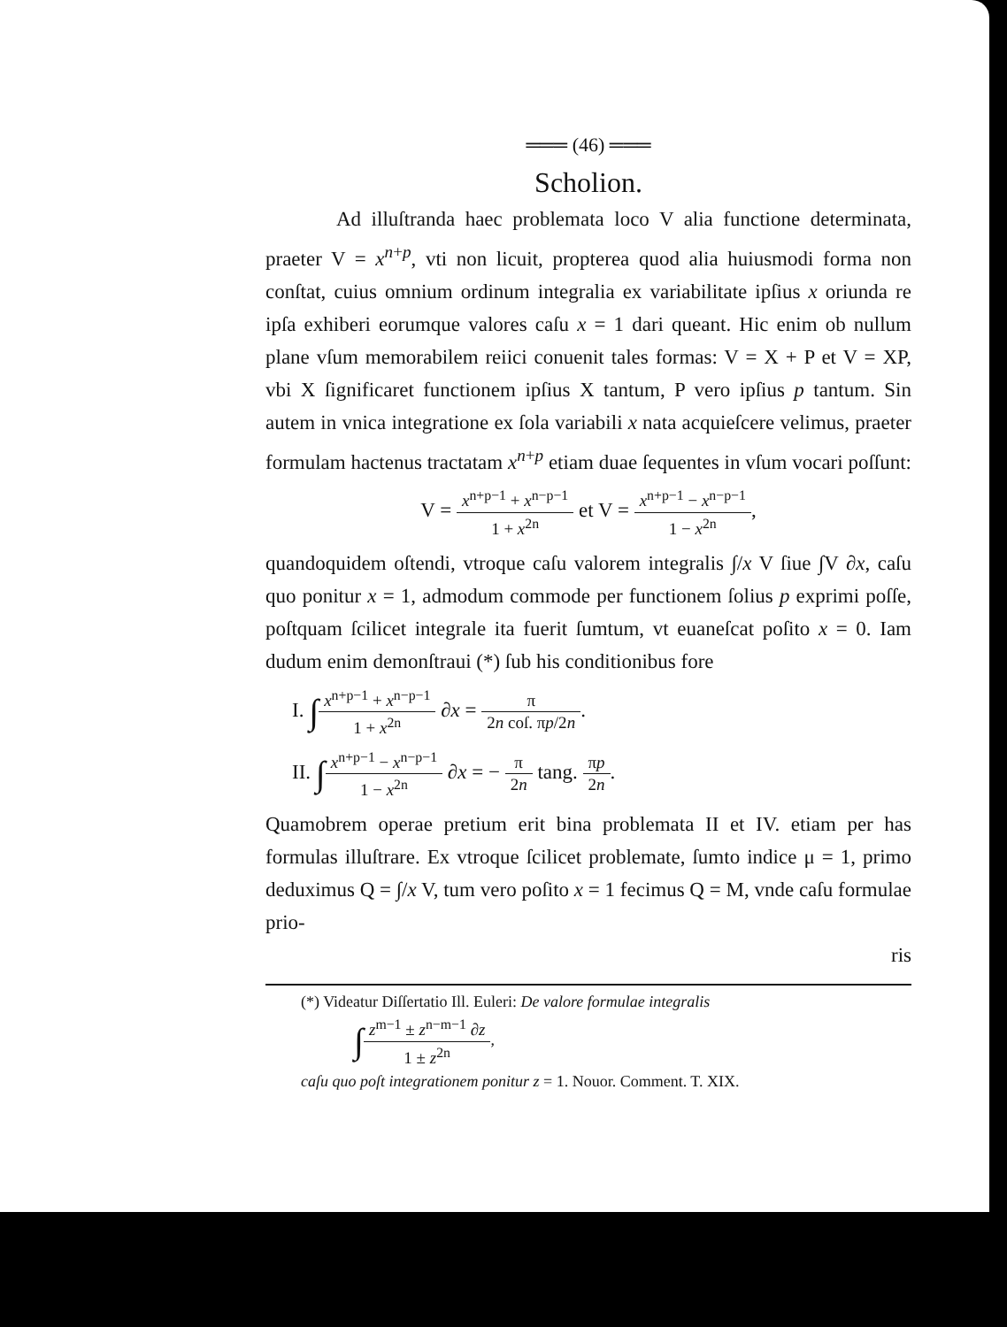═══ (46) ═══
Scholion.
Ad illuſtranda haec problemata loco V alia functione determinata, praeter V = x<sup>n+p</sup>, vti non licuit, propterea quod alia huiusmodi forma non conſtat, cuius omnium ordinum integralia ex variabilitate ipſius x oriunda re ipſa exhiberi eorumque valores caſu x = 1 dari queant. Hic enim ob nullum plane vſum memorabilem reiici conuenit tales formas: V = X + P et V = XP, vbi X ſignificaret functionem ipſius X tantum, P vero ipſius p tantum. Sin autem in vnica integratione ex ſola variabili x nata acquieſcere velimus, praeter formulam hactenus tractatam x<sup>n+p</sup> etiam duae ſequentes in vſum vocari poſſunt:
V = x<sup>n+p−1</sup> + x<sup>n−p−1</sup> 1 + x<sup>2n</sup> et V = x<sup>n+p−1</sup> − x<sup>n−p−1</sup> 1 − x<sup>2n</sup>,
quandoquidem oſtendi, vtroque caſu valorem integralis ∫/x V ſiue ∫V ∂x, caſu quo ponitur x = 1, admodum commode per functionem ſolius p exprimi poſſe, poſtquam ſcilicet integrale ita fuerit ſumtum, vt euaneſcat poſito x = 0. Iam dudum enim demonſtraui (*) ſub his conditionibus fore
I. ∫x<sup>n+p−1</sup> + x<sup>n−p−1</sup> 1 + x<sup>2n</sup> ∂x = π 2n coſ. πp/2n.
II. ∫x<sup>n+p−1</sup> − x<sup>n−p−1</sup> 1 − x<sup>2n</sup> ∂x = − π 2n tang. πp 2n.
Quamobrem operae pretium erit bina problemata II et IV. etiam per has formulas illuſtrare. Ex vtroque ſcilicet problemate, ſumto indice μ = 1, primo deduximus Q = ∫/x V, tum vero poſito x = 1 fecimus Q = M, vnde caſu formulae prio-
ris
(*) Videatur Diſſertatio Ill. Euleri: De valore formulae integralis
∫z<sup>m−1</sup> ± z<sup>n−m−1</sup> ∂z 1 ± z<sup>2n</sup>,
caſu quo poſt integrationem ponitur z = 1. Nouor. Comment. T. XIX.